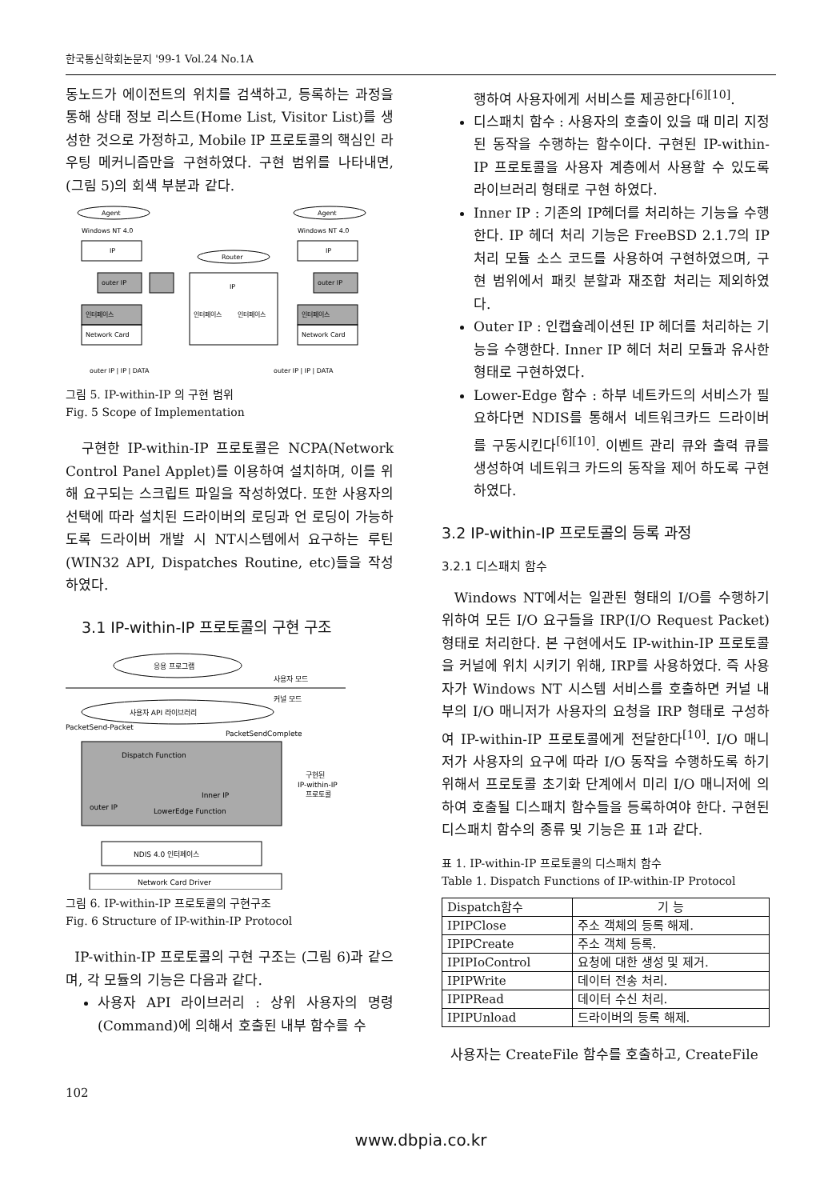한국통신학회논문지 '99-1 Vol.24 No.1A
동노드가 에이전트의 위치를 검색하고, 등록하는 과정을 통해 상태 정보 리스트(Home List, Visitor List)를 생성한 것으로 가정하고, Mobile IP 프로토콜의 핵심인 라우팅 메커니즘만을 구현하였다. 구현 범위를 나타내면, (그림 5)의 회색 부분과 같다.
Agent
Agent
Windows NT 4.0
Windows NT 4.0
Router
IP
IP
outer IP
outer IP
인터페이스
Network Card
인터페이스
Network Card
IP
인터페이스
인터페이스
outer IP | IP | DATA
outer IP | IP | DATA
그림 5. IP-within-IP 의 구현 범위
Fig. 5 Scope of Implementation
구현한 IP-within-IP 프로토콜은 NCPA(Network Control Panel Applet)를 이용하여 설치하며, 이를 위해 요구되는 스크립트 파일을 작성하였다. 또한 사용자의 선택에 따라 설치된 드라이버의 로딩과 언 로딩이 가능하도록 드라이버 개발 시 NT시스템에서 요구하는 루틴(WIN32 API, Dispatches Routine, etc)들을 작성하였다.
3.1 IP-within-IP 프로토콜의 구현 구조
응용 프로그램
사용자 모드
커널 모드
사용자 API 라이브러리
PacketSend-Packet
PacketSendComplete
Dispatch Function
Inner IP
outer IP
LowerEdge Function
구현된
IP-within-IP
프로토콜
NDIS 4.0 인터페이스
Network Card Driver
그림 6. IP-within-IP 프로토콜의 구현구조
Fig. 6 Structure of IP-within-IP Protocol
IP-within-IP 프로토콜의 구현 구조는 (그림 6)과 같으며, 각 모듈의 기능은 다음과 같다.
사용자 API 라이브러리 : 상위 사용자의 명령(Command)에 의해서 호출된 내부 함수를 수
행하여 사용자에게 서비스를 제공한다<sup>[6][10]</sup>.
디스패치 함수 : 사용자의 호출이 있을 때 미리 지정된 동작을 수행하는 함수이다. 구현된 IP-within-IP 프로토콜을 사용자 계층에서 사용할 수 있도록 라이브러리 형태로 구현 하였다.
Inner IP : 기존의 IP헤더를 처리하는 기능을 수행한다. IP 헤더 처리 기능은 FreeBSD 2.1.7의 IP 처리 모듈 소스 코드를 사용하여 구현하였으며, 구현 범위에서 패킷 분할과 재조합 처리는 제외하였다.
Outer IP : 인캡슐레이션된 IP 헤더를 처리하는 기능을 수행한다. Inner IP 헤더 처리 모듈과 유사한 형태로 구현하였다.
Lower-Edge 함수 : 하부 네트카드의 서비스가 필요하다면 NDIS를 통해서 네트워크카드 드라이버를 구동시킨다<sup>[6][10]</sup>. 이벤트 관리 큐와 출력 큐를 생성하여 네트워크 카드의 동작을 제어 하도록 구현하였다.
3.2 IP-within-IP 프로토콜의 등록 과정
3.2.1 디스패치 함수
Windows NT에서는 일관된 형태의 I/O를 수행하기 위하여 모든 I/O 요구들을 IRP(I/O Request Packet)형태로 처리한다. 본 구현에서도 IP-within-IP 프로토콜을 커널에 위치 시키기 위해, IRP를 사용하였다. 즉 사용자가 Windows NT 시스템 서비스를 호출하면 커널 내부의 I/O 매니저가 사용자의 요청을 IRP 형태로 구성하여 IP-within-IP 프로토콜에게 전달한다<sup>[10]</sup>. I/O 매니저가 사용자의 요구에 따라 I/O 동작을 수행하도록 하기 위해서 프로토콜 초기화 단계에서 미리 I/O 매니저에 의하여 호출될 디스패치 함수들을 등록하여야 한다. 구현된 디스패치 함수의 종류 및 기능은 표 1과 같다.
표 1. IP-within-IP 프로토콜의 디스패치 함수
Table 1. Dispatch Functions of IP-within-IP Protocol
| Dispatch함수 | 기 능 |
| --- | --- |
| IPIPClose | 주소 객체의 등록 해제. |
| IPIPCreate | 주소 객체 등록. |
| IPIPIoControl | 요청에 대한 생성 및 제거. |
| IPIPWrite | 데이터 전송 처리. |
| IPIPRead | 데이터 수신 처리. |
| IPIPUnload | 드라이버의 등록 해제. |
사용자는 CreateFile 함수를 호출하고, CreateFile
102
www.dbpia.co.kr